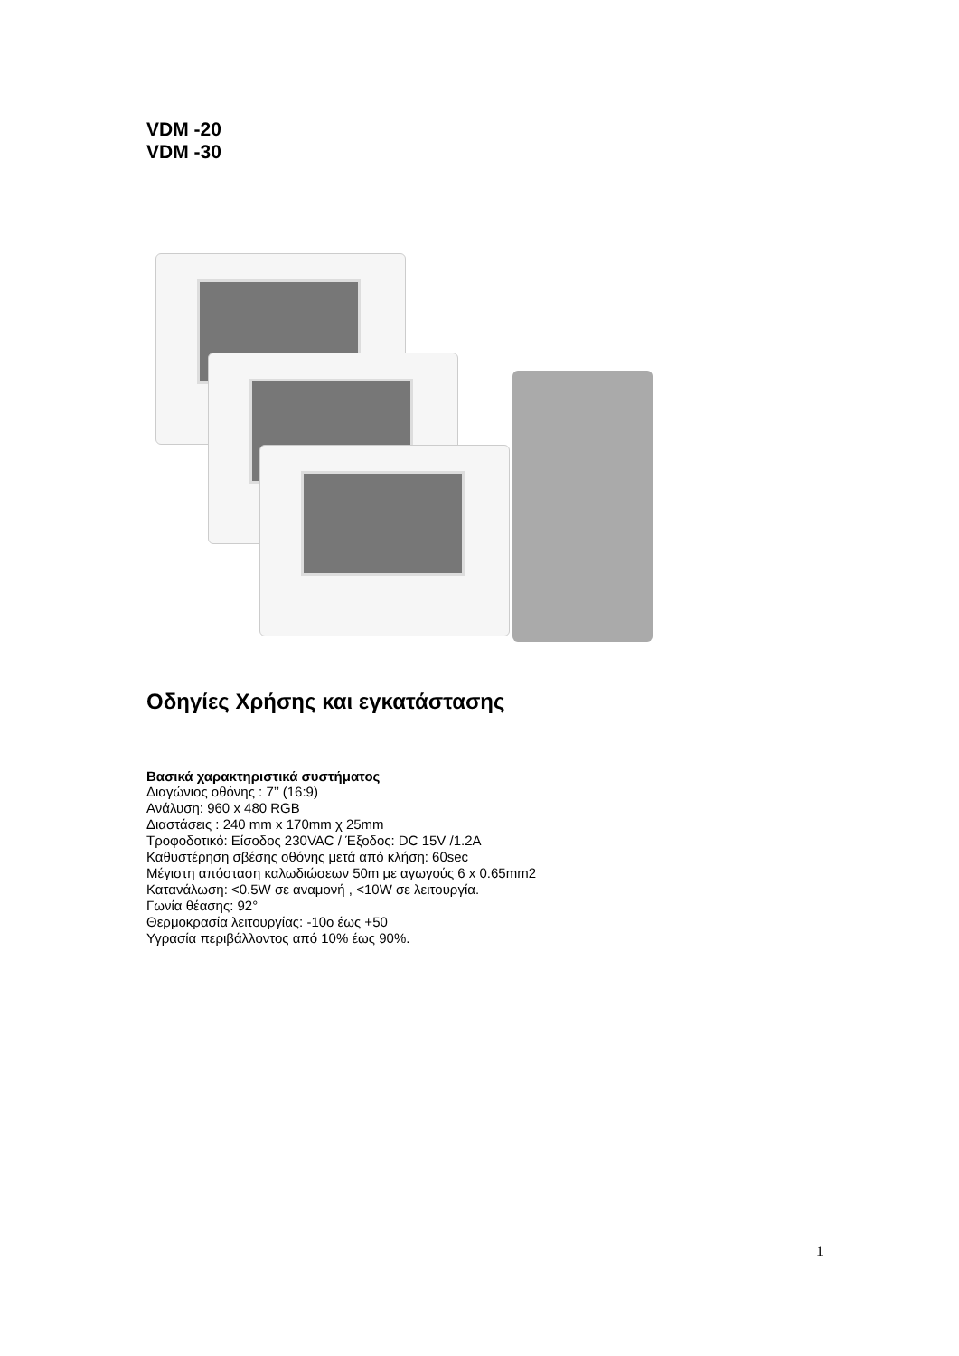VDM -20
VDM -30
Οδηγίες Χρήσης και εγκατάστασης
Βασικά χαρακτηριστικά συστήματος
Διαγώνιος οθόνης : 7’’ (16:9)
Ανάλυση: 960 x 480 RGB
Διαστάσεις : 240 mm x 170mm χ 25mm
Τροφοδοτικό: Είσοδος 230VAC / Έξοδος: DC 15V /1.2A
Καθυστέρηση σβέσης οθόνης μετά από κλήση: 60sec
Μέγιστη απόσταση καλωδιώσεων 50m με αγωγούς 6 x 0.65mm2
Κατανάλωση: <0.5W σε αναμονή , <10W σε λειτουργία.
Γωνία θέασης: 92°
Θερμοκρασία λειτουργίας: -10ο έως +50
Υγρασία περιβάλλοντος από 10% έως 90%.
1